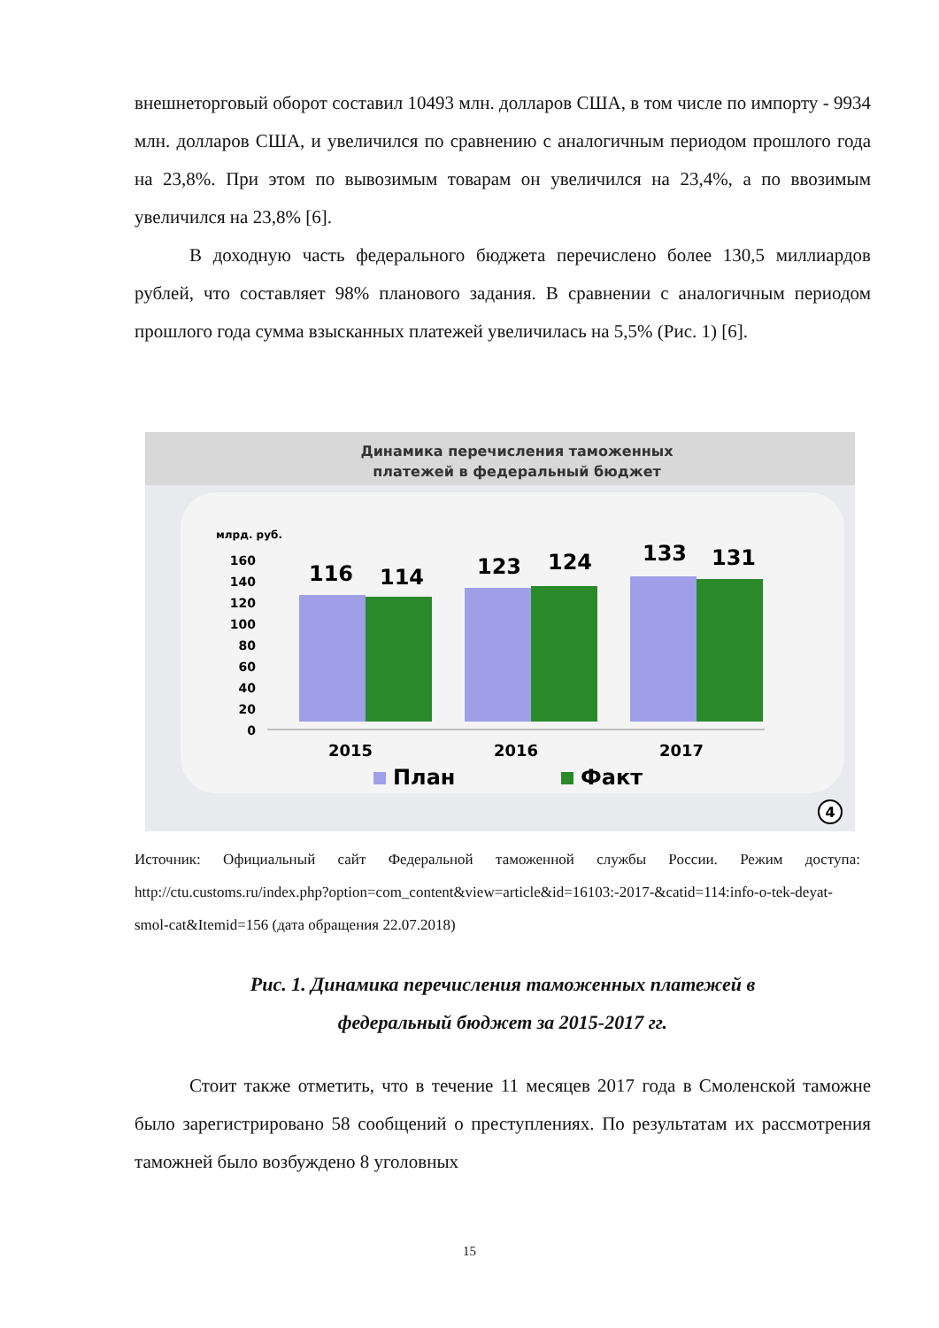внешнеторговый оборот составил 10493 млн. долларов США, в том числе по импорту - 9934 млн. долларов США, и увеличился по сравнению с аналогичным периодом прошлого года на 23,8%. При этом по вывозимым товарам он увеличился на 23,4%, а по ввозимым увеличился на 23,8% [6].
В доходную часть федерального бюджета перечислено более 130,5 миллиардов рублей, что составляет 98% планового задания. В сравнении с аналогичным периодом прошлого года сумма взысканных платежей увеличилась на 5,5% (Рис. 1) [6].
Динамика перечисления таможенных
платежей в федеральный бюджет
млрд. руб.
160
140
120
100
80
60
40
20
0
116
114
123
124
133
131
2015
2016
2017
План
Факт
4
Источник: Официальный сайт Федеральной таможенной службы России. Режим доступа: http://ctu.customs.ru/index.php?option=com_content&view=article&id=16103:-2017-&catid=114:info-o-tek-deyat-smol-cat&Itemid=156 (дата обращения 22.07.2018)
Рис. 1. Динамика перечисления таможенных платежей в
федеральный бюджет за 2015-2017 гг.
Стоит также отметить, что в течение 11 месяцев 2017 года в Смоленской таможне было зарегистрировано 58 сообщений о преступлениях. По результатам их рассмотрения таможней было возбуждено 8 уголовных
15